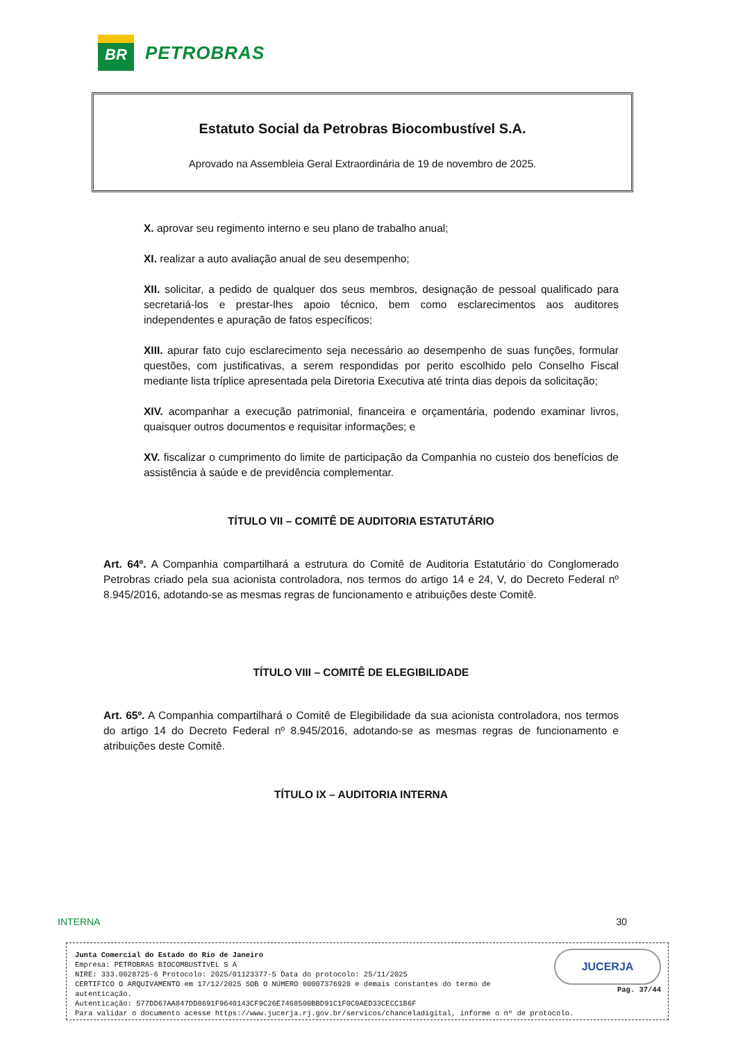BR
PETROBRAS
Estatuto Social da Petrobras Biocombustível S.A.
Aprovado na Assembleia Geral Extraordinária de 19 de novembro de 2025.
X. aprovar seu regimento interno e seu plano de trabalho anual;
XI. realizar a auto avaliação anual de seu desempenho;
XII. solicitar, a pedido de qualquer dos seus membros, designação de pessoal qualificado para secretariá-los e prestar-lhes apoio técnico, bem como esclarecimentos aos auditores independentes e apuração de fatos específicos;
XIII. apurar fato cujo esclarecimento seja necessário ao desempenho de suas funções, formular questões, com justificativas, a serem respondidas por perito escolhido pelo Conselho Fiscal mediante lista tríplice apresentada pela Diretoria Executiva até trinta dias depois da solicitação;
XIV. acompanhar a execução patrimonial, financeira e orçamentária, podendo examinar livros, quaisquer outros documentos e requisitar informações; e
XV. fiscalizar o cumprimento do limite de participação da Companhia no custeio dos benefícios de assistência à saúde e de previdência complementar.
TÍTULO VII – COMITÊ DE AUDITORIA ESTATUTÁRIO
Art. 64º. A Companhia compartilhará a estrutura do Comitê de Auditoria Estatutário do Conglomerado Petrobras criado pela sua acionista controladora, nos termos do artigo 14 e 24, V, do Decreto Federal nº 8.945/2016, adotando-se as mesmas regras de funcionamento e atribuições deste Comitê.
TÍTULO VIII – COMITÊ DE ELEGIBILIDADE
Art. 65º. A Companhia compartilhará o Comitê de Elegibilidade da sua acionista controladora, nos termos do artigo 14 do Decreto Federal nº 8.945/2016, adotando-se as mesmas regras de funcionamento e atribuições deste Comitê.
TÍTULO IX – AUDITORIA INTERNA
INTERNA 30
JUCERJA
Pag. 37/44
Junta Comercial do Estado do Rio de Janeiro
Empresa: PETROBRAS BIOCOMBUSTIVEL S A
NIRE: 333.0028725-6 Protocolo: 2025/01123377-5 Data do protocolo: 25/11/2025
CERTIFICO O ARQUIVAMENTO em 17/12/2025 SOB O NÚMERO 00007376920 e demais constantes do termo de
autenticação.
Autenticação: 577DD67AA847DD8691F9640143CF9C26E7468500BBD91C1F0C0AED33CECC1B6F
Para validar o documento acesse https://www.jucerja.rj.gov.br/servicos/chanceladigital, informe o nº de protocolo.